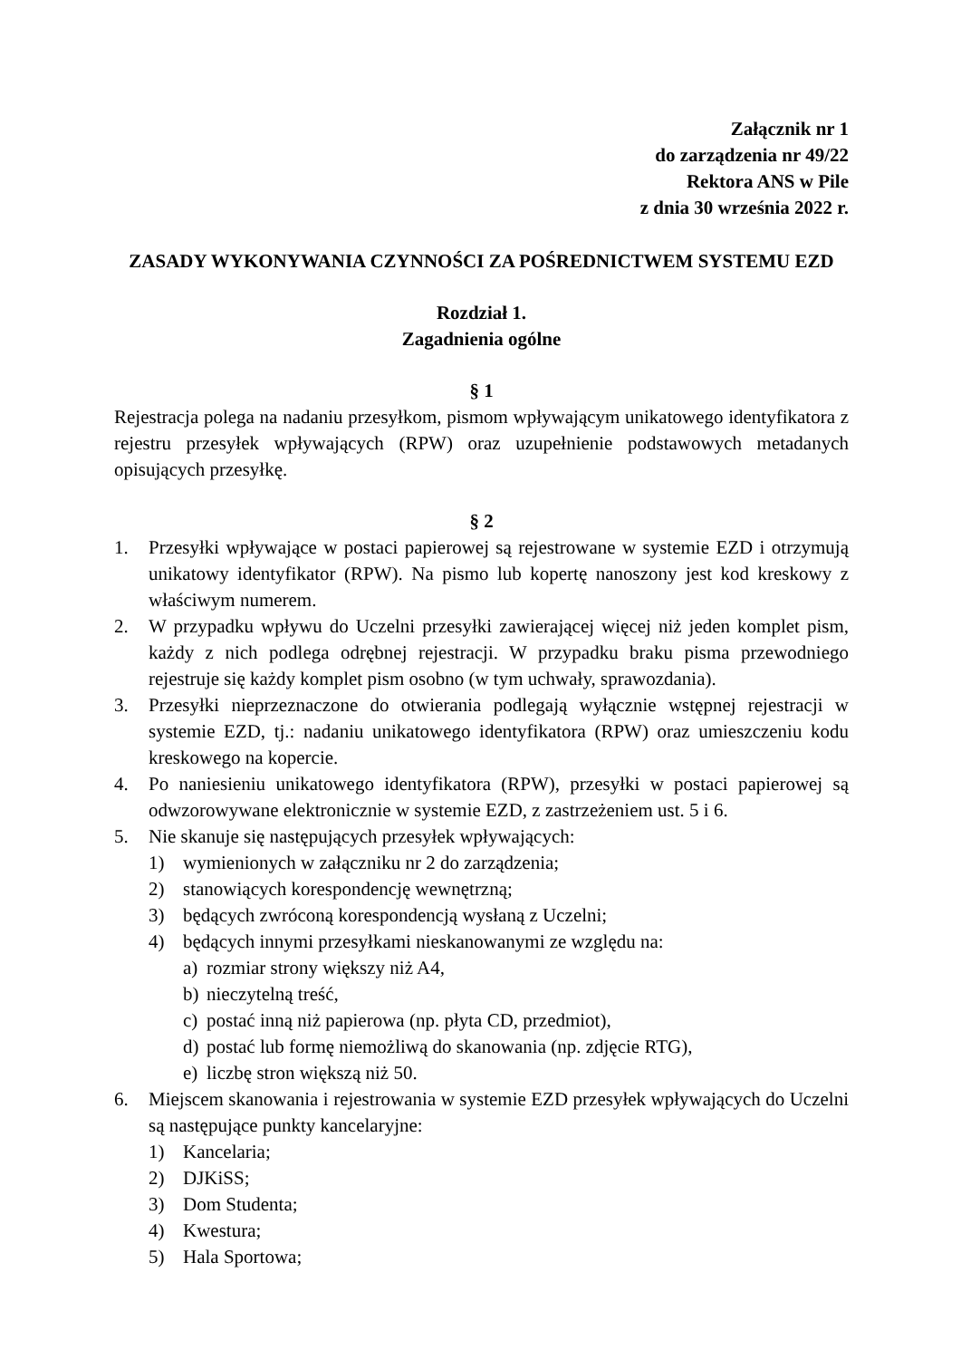Załącznik nr 1
do zarządzenia nr 49/22
Rektora ANS w Pile
z dnia 30 września 2022 r.
ZASADY WYKONYWANIA CZYNNOŚCI ZA POŚREDNICTWEM SYSTEMU EZD
Rozdział 1.
Zagadnienia ogólne
§ 1
Rejestracja polega na nadaniu przesyłkom, pismom wpływającym unikatowego identyfikatora z rejestru przesyłek wpływających (RPW) oraz uzupełnienie podstawowych metadanych opisujących przesyłkę.
§ 2
1. Przesyłki wpływające w postaci papierowej są rejestrowane w systemie EZD i otrzymują unikatowy identyfikator (RPW). Na pismo lub kopertę nanoszony jest kod kreskowy z właściwym numerem.
2. W przypadku wpływu do Uczelni przesyłki zawierającej więcej niż jeden komplet pism, każdy z nich podlega odrębnej rejestracji. W przypadku braku pisma przewodniego rejestruje się każdy komplet pism osobno (w tym uchwały, sprawozdania).
3. Przesyłki nieprzeznaczone do otwierania podlegają wyłącznie wstępnej rejestracji w systemie EZD, tj.: nadaniu unikatowego identyfikatora (RPW) oraz umieszczeniu kodu kreskowego na kopercie.
4. Po naniesieniu unikatowego identyfikatora (RPW), przesyłki w postaci papierowej są odwzorowywane elektronicznie w systemie EZD, z zastrzeżeniem ust. 5 i 6.
5. Nie skanuje się następujących przesyłek wpływających:
1) wymienionych w załączniku nr 2 do zarządzenia;
2) stanowiących korespondencję wewnętrzną;
3) będących zwróconą korespondencją wysłaną z Uczelni;
4) będących innymi przesyłkami nieskanowanymi ze względu na:
a) rozmiar strony większy niż A4,
b) nieczytelną treść,
c) postać inną niż papierowa (np. płyta CD, przedmiot),
d) postać lub formę niemożliwą do skanowania (np. zdjęcie RTG),
e) liczbę stron większą niż 50.
6. Miejscem skanowania i rejestrowania w systemie EZD przesyłek wpływających do Uczelni są następujące punkty kancelaryjne:
1) Kancelaria;
2) DJKiSS;
3) Dom Studenta;
4) Kwestura;
5) Hala Sportowa;